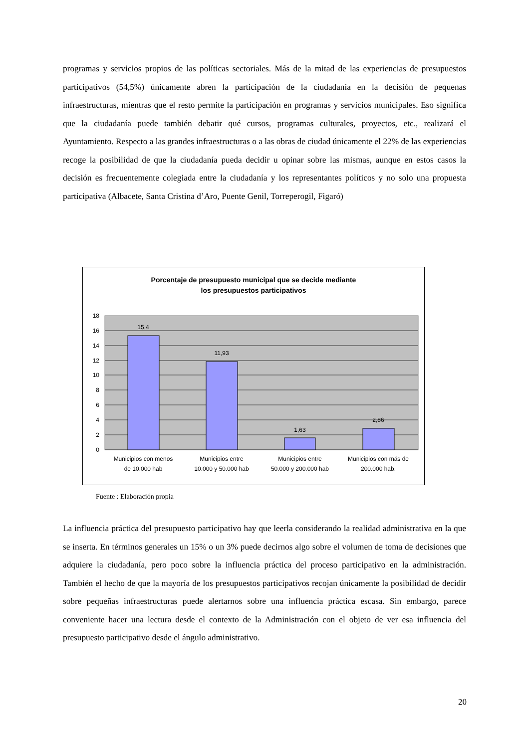programas y servicios propios de las políticas sectoriales. Más de la mitad de las experiencias de presupuestos participativos (54,5%) únicamente abren la participación de la ciudadanía en la decisión de pequenas infraestructuras, mientras que el resto permite la participación en programas y servicios municipales. Eso significa que la ciudadanía puede también debatir qué cursos, programas culturales, proyectos, etc., realizará el Ayuntamiento. Respecto a las grandes infraestructuras o a las obras de ciudad únicamente el 22% de las experiencias recoge la posibilidad de que la ciudadanía pueda decidir u opinar sobre las mismas, aunque en estos casos la decisión es frecuentemente colegiada entre la ciudadanía y los representantes políticos y no solo una propuesta participativa (Albacete, Santa Cristina d’Aro, Puente Genil, Torreperogil, Figaró)
Porcentaje de presupuesto municipal que se decide mediante
los presupuestos participativos
15,4
11,93
1,63
2,86
18
16
14
12
10
8
6
4
2
0
Municipios con menos
de 10.000 hab
Municipios entre
10.000 y 50.000 hab
Municipios entre
50.000 y 200.000 hab
Municipios con más de
200.000 hab.
Fuente : Elaboración propia
La influencia práctica del presupuesto participativo hay que leerla considerando la realidad administrativa en la que se inserta. En términos generales un 15% o un 3% puede decirnos algo sobre el volumen de toma de decisiones que adquiere la ciudadanía, pero poco sobre la influencia práctica del proceso participativo en la administración. También el hecho de que la mayoría de los presupuestos participativos recojan únicamente la posibilidad de decidir sobre pequeñas infraestructuras puede alertarnos sobre una influencia práctica escasa. Sin embargo, parece conveniente hacer una lectura desde el contexto de la Administración con el objeto de ver esa influencia del presupuesto participativo desde el ángulo administrativo.
20